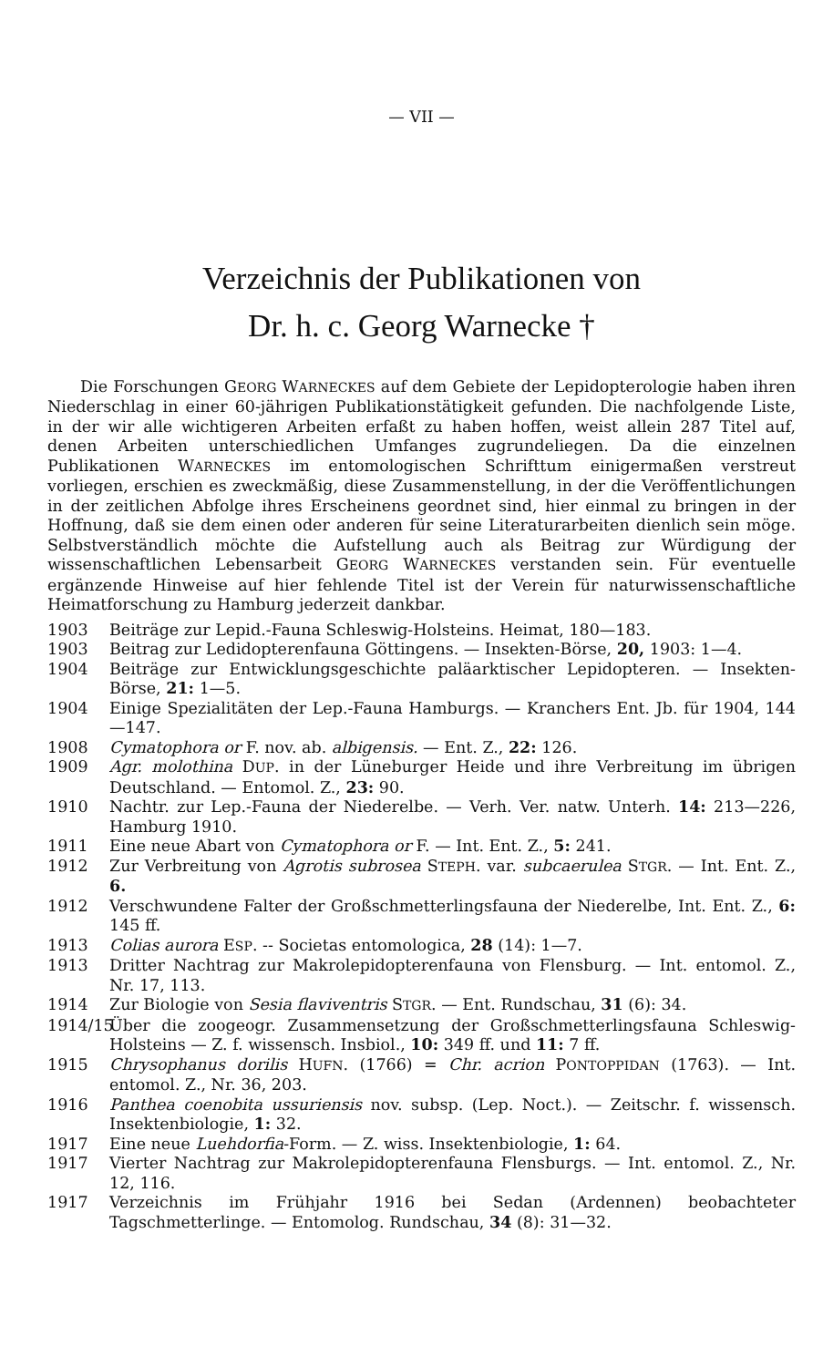— VII —
Verzeichnis der Publikationen von
Dr. h. c. Georg Warnecke †
Die Forschungen GEORG WARNECKES auf dem Gebiete der Lepidopterologie haben ihren Niederschlag in einer 60-jährigen Publikationstätigkeit gefunden. Die nachfolgende Liste, in der wir alle wichtigeren Arbeiten erfaßt zu haben hoffen, weist allein 287 Titel auf, denen Arbeiten unterschiedlichen Umfanges zugrundeliegen. Da die einzelnen Publikationen WARNECKES im entomologischen Schrifttum einigermaßen verstreut vorliegen, erschien es zweckmäßig, diese Zusammenstellung, in der die Veröffentlichungen in der zeitlichen Abfolge ihres Erscheinens geordnet sind, hier einmal zu bringen in der Hoffnung, daß sie dem einen oder anderen für seine Literaturarbeiten dienlich sein möge. Selbstverständlich möchte die Aufstellung auch als Beitrag zur Würdigung der wissenschaftlichen Lebensarbeit GEORG WARNECKES verstanden sein. Für eventuelle ergänzende Hinweise auf hier fehlende Titel ist der Verein für naturwissenschaftliche Heimatforschung zu Hamburg jederzeit dankbar.
1903 Beiträge zur Lepid.-Fauna Schleswig-Holsteins. Heimat, 180—183.
1903 Beitrag zur Ledidopterenfauna Göttingens. — Insekten-Börse, 20, 1903: 1—4.
1904 Beiträge zur Entwicklungsgeschichte paläarktischer Lepidopteren. — Insekten-Börse, 21: 1—5.
1904 Einige Spezialitäten der Lep.-Fauna Hamburgs. — Kranchers Ent. Jb. für 1904, 144—147.
1908 Cymatophora or F. nov. ab. albigensis. — Ent. Z., 22: 126.
1909 Agr. molothina DUP. in der Lüneburger Heide und ihre Verbreitung im übrigen Deutschland. — Entomol. Z., 23: 90.
1910 Nachtr. zur Lep.-Fauna der Niederelbe. — Verh. Ver. natw. Unterh. 14: 213—226, Hamburg 1910.
1911 Eine neue Abart von Cymatophora or F. — Int. Ent. Z., 5: 241.
1912 Zur Verbreitung von Agrotis subrosea STEPH. var. subcaerulea STGR. — Int. Ent. Z., 6.
1912 Verschwundene Falter der Großschmetterlingsfauna der Niederelbe, Int. Ent. Z., 6: 145 ff.
1913 Colias aurora ESP. -- Societas entomologica, 28 (14): 1—7.
1913 Dritter Nachtrag zur Makrolepidopterenfauna von Flensburg. — Int. entomol. Z., Nr. 17, 113.
1914 Zur Biologie von Sesia flaviventris STGR. — Ent. Rundschau, 31 (6): 34.
1914/15 Über die zoogeogr. Zusammensetzung der Großschmetterlingsfauna Schleswig-Holsteins — Z. f. wissensch. Insbiol., 10: 349 ff. und 11: 7 ff.
1915 Chrysophanus dorilis HUFN. (1766) = Chr. acrion PONTOPPIDAN (1763). — Int. entomol. Z., Nr. 36, 203.
1916 Panthea coenobita ussuriensis nov. subsp. (Lep. Noct.). — Zeitschr. f. wissensch. Insektenbiologie, 1: 32.
1917 Eine neue Luehdorfia-Form. — Z. wiss. Insektenbiologie, 1: 64.
1917 Vierter Nachtrag zur Makrolepidopterenfauna Flensburgs. — Int. entomol. Z., Nr. 12, 116.
1917 Verzeichnis im Frühjahr 1916 bei Sedan (Ardennen) beobachteter Tagschmetterlinge. — Entomolog. Rundschau, 34 (8): 31—32.